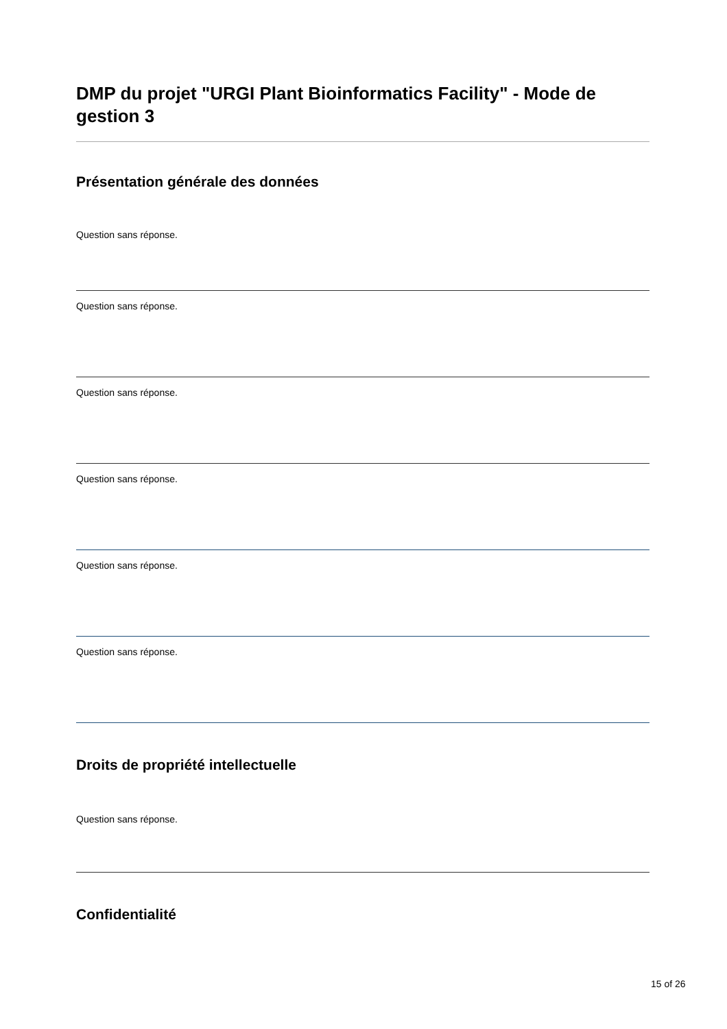DMP du projet "URGI Plant Bioinformatics Facility" - Mode de gestion 3
Présentation générale des données
Question sans réponse.
Question sans réponse.
Question sans réponse.
Question sans réponse.
Question sans réponse.
Question sans réponse.
Droits de propriété intellectuelle
Question sans réponse.
Confidentialité
15 of 26